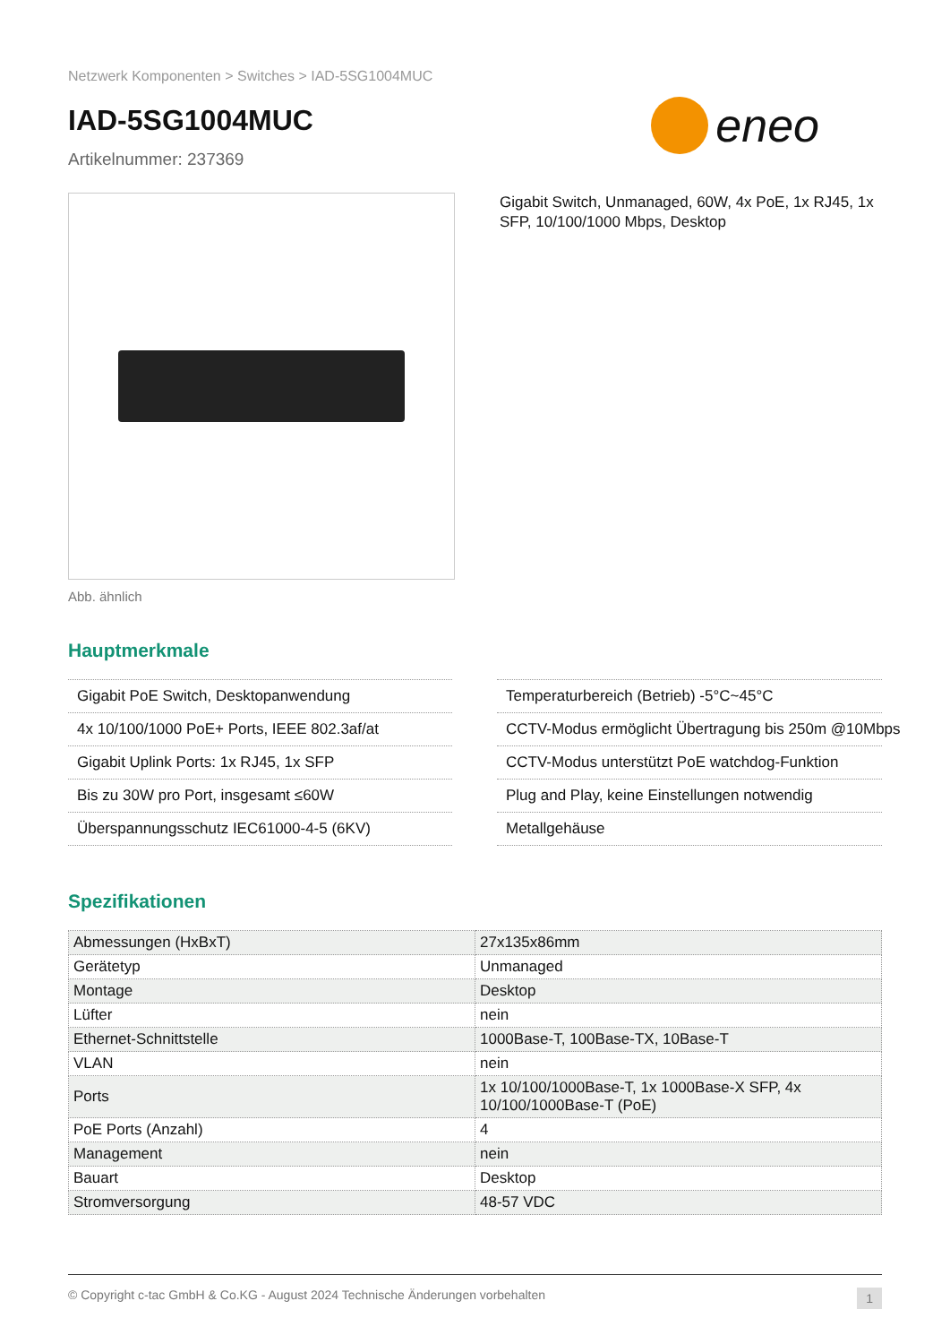Netzwerk Komponenten > Switches > IAD-5SG1004MUC
IAD-5SG1004MUC
Artikelnummer: 237369
eneo
Abb. ähnlich
Gigabit Switch, Unmanaged, 60W, 4x PoE, 1x RJ45, 1x SFP, 10/100/1000 Mbps, Desktop
Hauptmerkmale
Gigabit PoE Switch, Desktopanwendung
4x 10/100/1000 PoE+ Ports, IEEE 802.3af/at
Gigabit Uplink Ports: 1x RJ45, 1x SFP
Bis zu 30W pro Port, insgesamt ≤60W
Überspannungsschutz IEC61000-4-5 (6KV)
Temperaturbereich (Betrieb) -5°C~45°C
CCTV-Modus ermöglicht Übertragung bis 250m @10Mbps
CCTV-Modus unterstützt PoE watchdog-Funktion
Plug and Play, keine Einstellungen notwendig
Metallgehäuse
Spezifikationen
| Abmessungen (HxBxT) | 27x135x86mm |
| Gerätetyp | Unmanaged |
| Montage | Desktop |
| Lüfter | nein |
| Ethernet-Schnittstelle | 1000Base-T, 100Base-TX, 10Base-T |
| VLAN | nein |
| Ports | 1x 10/100/1000Base-T, 1x 1000Base-X SFP, 4x 10/100/1000Base-T (PoE) |
| PoE Ports (Anzahl) | 4 |
| Management | nein |
| Bauart | Desktop |
| Stromversorgung | 48-57 VDC |
© Copyright c-tac GmbH & Co.KG - August 2024 Technische Änderungen vorbehalten 1